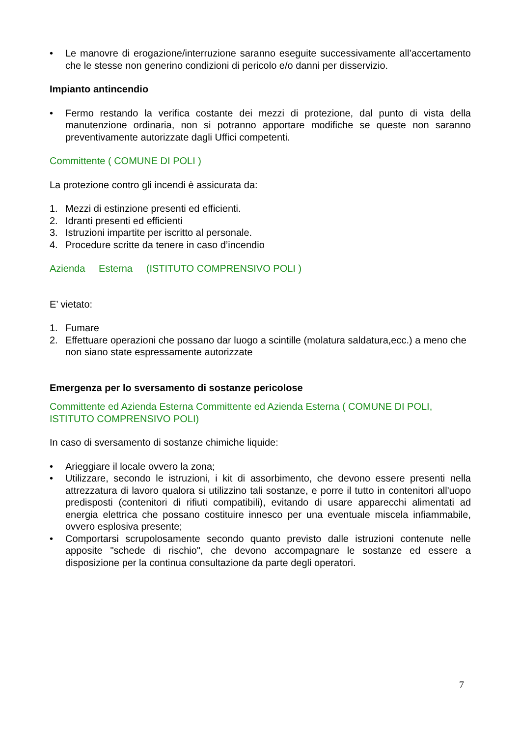• Le manovre di erogazione/interruzione saranno eseguite successivamente all’accertamento che le stesse non generino condizioni di pericolo e/o danni per disservizio.
Impianto antincendio
• Fermo restando la verifica costante dei mezzi di protezione, dal punto di vista della manutenzione ordinaria, non si potranno apportare modifiche se queste non saranno preventivamente autorizzate dagli Uffici competenti.
Committente ( COMUNE DI POLI )
La protezione contro gli incendi è assicurata da:
1. Mezzi di estinzione presenti ed efficienti.
2. Idranti presenti ed efficienti
3. Istruzioni impartite per iscritto al personale.
4. Procedure scritte da tenere in caso d’incendio
Azienda Esterna (ISTITUTO COMPRENSIVO POLI )
E’ vietato:
1. Fumare
2. Effettuare operazioni che possano dar luogo a scintille (molatura saldatura,ecc.) a meno che non siano state espressamente autorizzate
Emergenza per lo sversamento di sostanze pericolose
Committente ed Azienda Esterna Committente ed Azienda Esterna ( COMUNE DI POLI, ISTITUTO COMPRENSIVO POLI)
In caso di sversamento di sostanze chimiche liquide:
• Arieggiare il locale ovvero la zona;
• Utilizzare, secondo le istruzioni, i kit di assorbimento, che devono essere presenti nella attrezzatura di lavoro qualora si utilizzino tali sostanze, e porre il tutto in contenitori all'uopo predisposti (contenitori di rifiuti compatibili), evitando di usare apparecchi alimentati ad energia elettrica che possano costituire innesco per una eventuale miscela infiammabile, ovvero esplosiva presente;
• Comportarsi scrupolosamente secondo quanto previsto dalle istruzioni contenute nelle apposite "schede di rischio", che devono accompagnare le sostanze ed essere a disposizione per la continua consultazione da parte degli operatori.
7